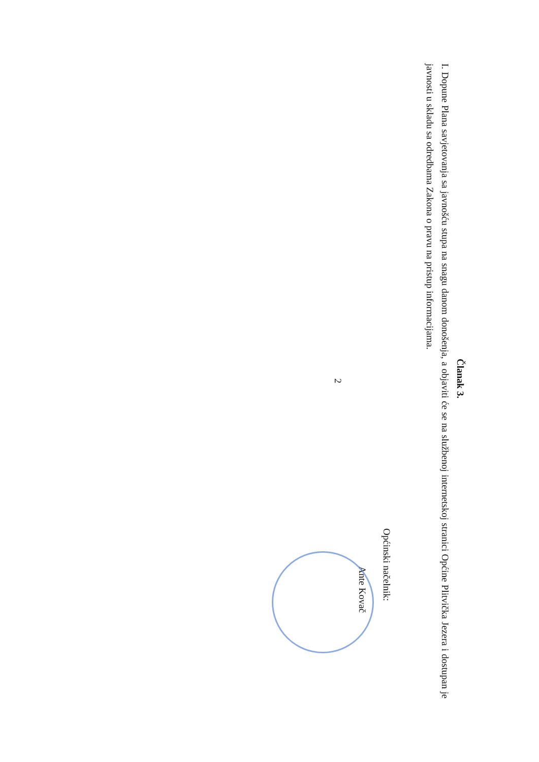Članak 3.
I. Dopune Plana savjetovanja sa javnošću stupa na snagu danom donošenja, a objaviti će se na službenoj internetskoj stranici Općine Plitvička Jezera i dostupan je javnosti u skladu sa odredbama Zakona o pravu na pristup informacijama.
Općinski načelnik:
Ante Kovač
2